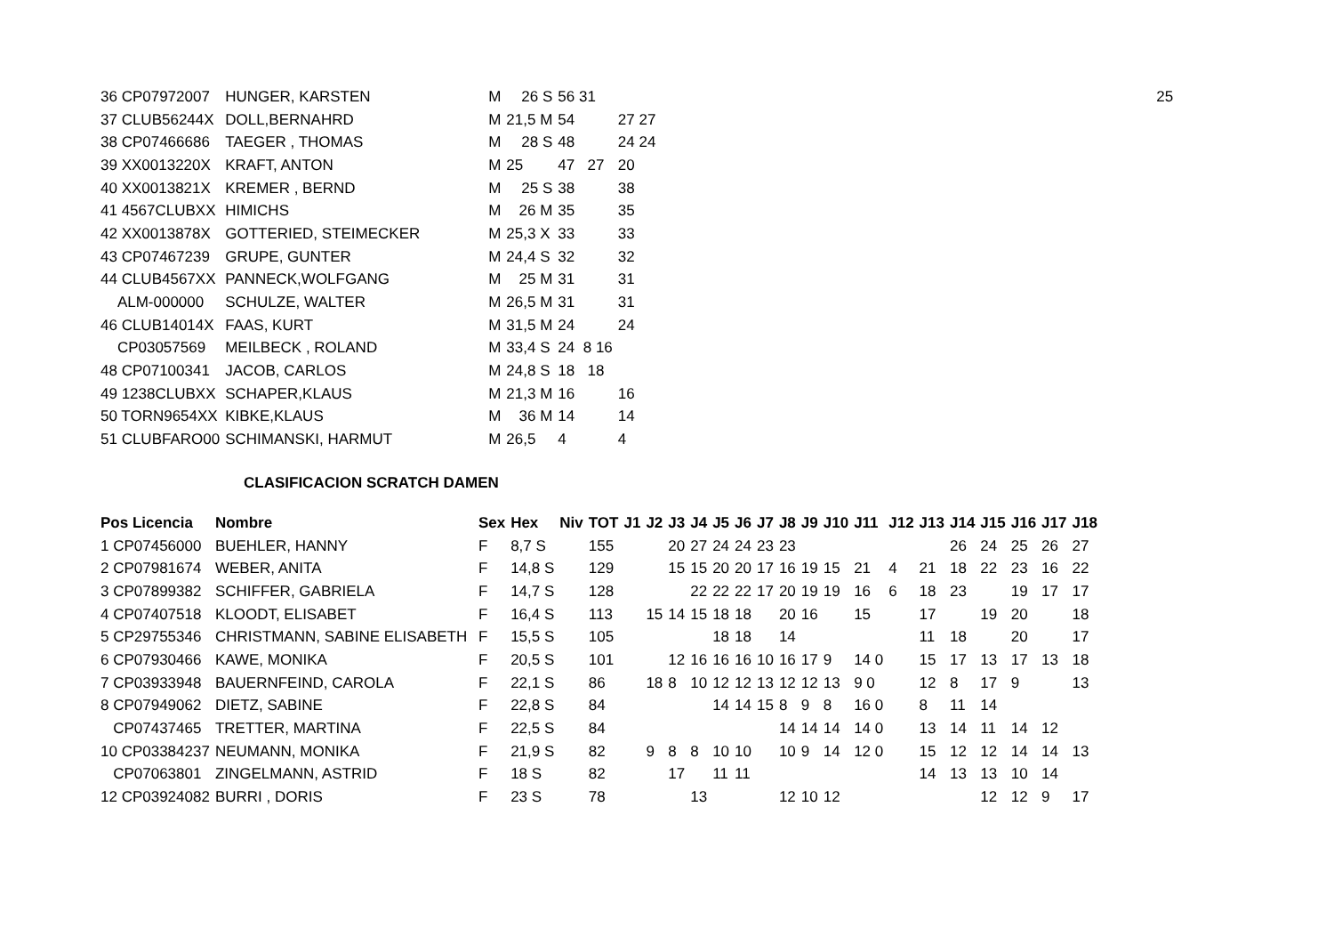| 36 CP07972007 | HUNGER, KARSTEN | M | 26 S | 56 31 | | 25 |
| 37 CLUB56244X | DOLL,BERNAHRD | M | 21,5 M | 54 | 27 27 | |
| 38 CP07466686 | TAEGER , THOMAS | M | 28 S | 48 | 24 24 | |
| 39 XX0013220X | KRAFT, ANTON | M | 25 | 47 27 | 20 | |
| 40 XX0013821X | KREMER , BERND | M | 25 S | 38 | 38 | |
| 41 4567CLUBXX | HIMICHS | M | 26 M | 35 | 35 | |
| 42 XX0013878X | GOTTERIED, STEIMECKER | M | 25,3 X | 33 | 33 | |
| 43 CP07467239 | GRUPE, GUNTER | M | 24,4 S | 32 | 32 | |
| 44 CLUB4567XX | PANNECK,WOLFGANG | M | 25 M | 31 | 31 | |
| ALM-000000 | SCHULZE, WALTER | M | 26,5 M | 31 | 31 | |
| 46 CLUB14014X | FAAS, KURT | M | 31,5 M | 24 | 24 | |
| CP03057569 | MEILBECK , ROLAND | M | 33,4 S | 24 8 16 | | |
| 48 CP07100341 | JACOB, CARLOS | M | 24,8 S | 18 18 | | |
| 49 1238CLUBXX | SCHAPER,KLAUS | M | 21,3 M | 16 | 16 | |
| 50 TORN9654XX | KIBKE,KLAUS | M | 36 M | 14 | 14 | |
| 51 CLUBFARO00 | SCHIMANSKI, HARMUT | M | 26,5 | 4 | 4 | |
CLASIFICACION SCRATCH DAMEN
| Pos Licencia | Nombre | Sex | Hex | Niv | TOT | J1 | J2 | J3 | J4 | J5 | J6 | J7 | J8 | J9 | J10 | J11 | J12 | J13 | J14 | J15 | J16 | J17 | J18 |
| --- | --- | --- | --- | --- | --- | --- | --- | --- | --- | --- | --- | --- | --- | --- | --- | --- | --- | --- | --- | --- | --- | --- | --- |
| 1 CP07456000 | BUEHLER, HANNY | F | 8,7 S | | 155 | | | 20 | 27 | 24 | 24 | 23 | 23 | | | | | | 26 | 24 | 25 | 26 | 27 |
| 2 CP07981674 | WEBER, ANITA | F | 14,8 S | | 129 | | | 15 | 15 | 20 | 20 | 17 | 16 | 19 | 15 | 21 | 4 | 21 | 18 | 22 | 23 | 16 | 22 |
| 3 CP07899382 | SCHIFFER, GABRIELA | F | 14,7 S | | 128 | | | | 22 | 22 | 22 | 17 | 20 | 19 | 19 | 16 | 6 | 18 | 23 | | 19 | 17 | 17 |
| 4 CP07407518 | KLOODT, ELISABET | F | 16,4 S | | 113 | | 15 | 14 | 15 | 18 | 18 | | 20 | 16 | | 15 | | 17 | | 19 | 20 | | 18 |
| 5 CP29755346 | CHRISTMANN, SABINE ELISABETH | F | 15,5 S | | 105 | | | | | 18 | 18 | | 14 | | | | | 11 | 18 | | 20 | | 17 |
| 6 CP07930466 | KAWE, MONIKA | F | 20,5 S | | 101 | | | 12 | 16 | 16 | 16 | 10 | 16 | 17 | 9 | 14 0 | | 15 | 17 | 13 | 17 | 13 | 18 |
| 7 CP03933948 | BAUERNFEIND, CAROLA | F | 22,1 S | | 86 | | 18 | 8 | 10 | 12 | 12 | 13 | 12 | 12 | 13 | 9 0 | | 12 | 8 | 17 | 9 | | 13 |
| 8 CP07949062 | DIETZ, SABINE | F | 22,8 S | | 84 | | | | | 14 | 14 | 15 | 8 | 9 | 8 | 16 0 | | 8 | 11 | 14 | | | |
| CP07437465 | TRETTER, MARTINA | F | 22,5 S | | 84 | | | | | | | | 14 | 14 | 14 | 14 0 | | 13 | 14 | 11 | 14 | 12 | |
| 10 CP03384237 | NEUMANN, MONIKA | F | 21,9 S | | 82 | | 9 | 8 | 8 | 10 | 10 | | 10 | 9 | 14 | 12 0 | | 15 | 12 | 12 | 14 | 14 | 13 |
| CP07063801 | ZINGELMANN, ASTRID | F | 18 S | | 82 | | | 17 | | 11 | 11 | | | | | | | 14 | 13 | 13 | 10 | 14 | |
| 12 CP03924082 | BURRI , DORIS | F | 23 S | | 78 | | | | 13 | | | | 12 | 10 | 12 | | | | | 12 | 12 | 9 | 17 |